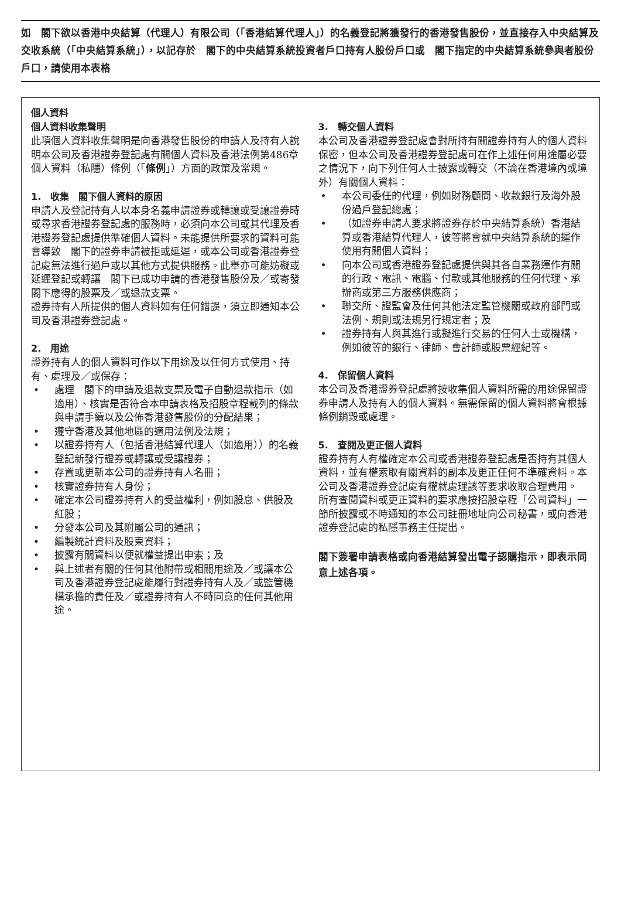如　閣下欲以香港中央結算（代理人）有限公司（「香港結算代理人」）的名義登記將獲發行的香港發售股份，並直接存入中央結算及交收系統（「中央結算系統」），以記存於　閣下的中央結算系統投資者戶口持有人股份戶口或　閣下指定的中央結算系統參與者股份戶口，請使用本表格
個人資料
個人資料收集聲明
此項個人資料收集聲明是向香港發售股份的申請人及持有人說明本公司及香港證券登記處有關個人資料及香港法例第486章個人資料（私隱）條例（「條例」）方面的政策及常規。
1.　收集　閣下個人資料的原因
申請人及登記持有人以本身名義申請證券或轉讓或受讓證券時或尋求香港證券登記處的服務時，必須向本公司或其代理及香港證券登記處提供準確個人資料。未能提供所要求的資料可能會導致　閣下的證券申請被拒或延遲，或本公司或香港證券登記處無法進行過戶或以其他方式提供服務。此舉亦可能妨礙或延遲登記或轉讓　閣下已成功申請的香港發售股份及／或寄發　閣下應得的股票及／或退款支票。
證券持有人所提供的個人資料如有任何錯誤，須立即通知本公司及香港證券登記處。
2.　用途
證券持有人的個人資料可作以下用途及以任何方式使用、持有、處理及／或保存：
• 處理　閣下的申請及退款支票及電子自動退款指示（如適用）、核實是否符合本申請表格及招股章程載列的條款與申請手續以及公佈香港發售股份的分配結果；
• 遵守香港及其他地區的適用法例及法規；
• 以證券持有人（包括香港結算代理人（如適用））的名義登記新發行證券或轉讓或受讓證券；
• 存置或更新本公司的證券持有人名冊；
• 核實證券持有人身份；
• 確定本公司證券持有人的受益權利，例如股息、供股及紅股；
• 分發本公司及其附屬公司的通訊；
• 編製統計資料及股東資料；
• 披露有關資料以便就權益提出申索；及
• 與上述者有關的任何其他附帶或相關用途及／或讓本公司及香港證券登記處能履行對證券持有人及／或監管機構承擔的責任及／或證券持有人不時同意的任何其他用途。
3.　轉交個人資料
本公司及香港證券登記處會對所持有關證券持有人的個人資料保密，但本公司及香港證券登記處可在作上述任何用途屬必要之情況下，向下列任何人士披露或轉交（不論在香港境內或境外）有關個人資料：
• 本公司委任的代理，例如財務顧問、收款銀行及海外股份過戶登記總處；
• （如證券申請人要求將證券存於中央結算系統）香港結算或香港結算代理人，彼等將會就中央結算系統的運作使用有關個人資料；
• 向本公司或香港證券登記處提供與其各自業務運作有關的行政、電訊、電腦、付款或其他服務的任何代理、承辦商或第三方服務供應商；
• 聯交所、證監會及任何其他法定監管機關或政府部門或法例、規則或法規另行規定者；及
• 證券持有人與其進行或擬進行交易的任何人士或機構，例如彼等的銀行、律師、會計師或股票經紀等。
4.　保留個人資料
本公司及香港證券登記處將按收集個人資料所需的用途保留證券申請人及持有人的個人資料。無需保留的個人資料將會根據條例銷毀或處理。
5.　查閱及更正個人資料
證券持有人有權確定本公司或香港證券登記處是否持有其個人資料，並有權索取有關資料的副本及更正任何不準確資料。本公司及香港證券登記處有權就處理該等要求收取合理費用。
所有查閱資料或更正資料的要求應按招股章程「公司資料」一節所披露或不時通知的本公司註冊地址向公司秘書，或向香港證券登記處的私隱事務主任提出。
閣下簽署申請表格或向香港結算發出電子認購指示，即表示同意上述各項。